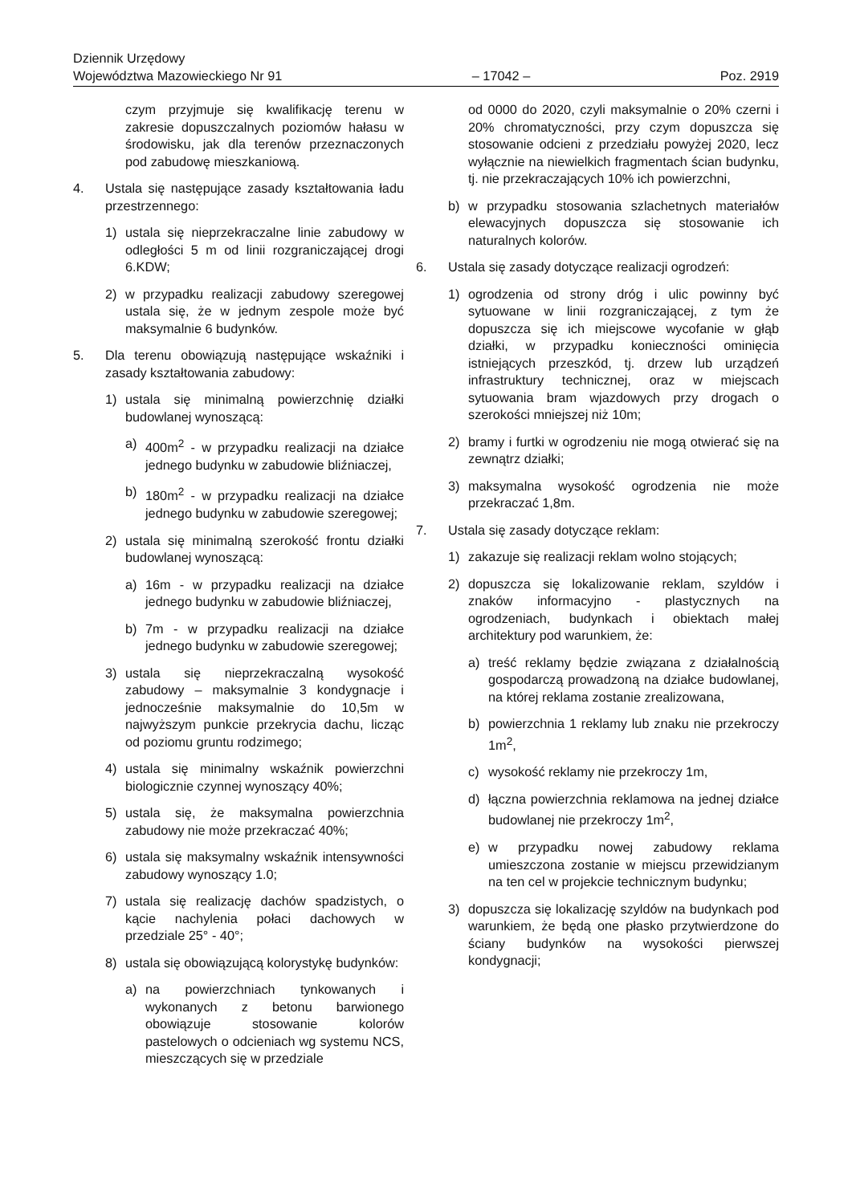Dziennik Urzędowy
Województwa Mazowieckiego Nr 91
– 17042 –
Poz. 2919
czym przyjmuje się kwalifikację terenu w zakresie dopuszczalnych poziomów hałasu w środowisku, jak dla terenów przeznaczonych pod zabudowę mieszkaniową.
4. Ustala się następujące zasady kształtowania ładu przestrzennego:
1) ustala się nieprzekraczalne linie zabudowy w odległości 5 m od linii rozgraniczającej drogi 6.KDW;
2) w przypadku realizacji zabudowy szeregowej ustala się, że w jednym zespole może być maksymalnie 6 budynków.
5. Dla terenu obowiązują następujące wskaźniki i zasady kształtowania zabudowy:
1) ustala się minimalną powierzchnię działki budowlanej wynoszącą:
a) 400m<sup>2</sup> - w przypadku realizacji na działce jednego budynku w zabudowie bliźniaczej,
b) 180m<sup>2</sup> - w przypadku realizacji na działce jednego budynku w zabudowie szeregowej;
2) ustala się minimalną szerokość frontu działki budowlanej wynoszącą:
a) 16m - w przypadku realizacji na działce jednego budynku w zabudowie bliźniaczej,
b) 7m - w przypadku realizacji na działce jednego budynku w zabudowie szeregowej;
3) ustala się nieprzekraczalną wysokość zabudowy – maksymalnie 3 kondygnacje i jednocześnie maksymalnie do 10,5m w najwyższym punkcie przekrycia dachu, licząc od poziomu gruntu rodzimego;
4) ustala się minimalny wskaźnik powierzchni biologicznie czynnej wynoszący 40%;
5) ustala się, że maksymalna powierzchnia zabudowy nie może przekraczać 40%;
6) ustala się maksymalny wskaźnik intensywności zabudowy wynoszący 1.0;
7) ustala się realizację dachów spadzistych, o kącie nachylenia połaci dachowych w przedziale 25° - 40°;
8) ustala się obowiązującą kolorystykę budynków:
a) na powierzchniach tynkowanych i wykonanych z betonu barwionego obowiązuje stosowanie kolorów pastelowych o odcieniach wg systemu NCS, mieszczących się w przedziale
od 0000 do 2020, czyli maksymalnie o 20% czerni i 20% chromatyczności, przy czym dopuszcza się stosowanie odcieni z przedziału powyżej 2020, lecz wyłącznie na niewielkich fragmentach ścian budynku, tj. nie przekraczających 10% ich powierzchni,
b) w przypadku stosowania szlachetnych materiałów elewacyjnych dopuszcza się stosowanie ich naturalnych kolorów.
6. Ustala się zasady dotyczące realizacji ogrodzeń:
1) ogrodzenia od strony dróg i ulic powinny być sytuowane w linii rozgraniczającej, z tym że dopuszcza się ich miejscowe wycofanie w głąb działki, w przypadku konieczności ominięcia istniejących przeszkód, tj. drzew lub urządzeń infrastruktury technicznej, oraz w miejscach sytuowania bram wjazdowych przy drogach o szerokości mniejszej niż 10m;
2) bramy i furtki w ogrodzeniu nie mogą otwierać się na zewnątrz działki;
3) maksymalna wysokość ogrodzenia nie może przekraczać 1,8m.
7. Ustala się zasady dotyczące reklam:
1) zakazuje się realizacji reklam wolno stojących;
2) dopuszcza się lokalizowanie reklam, szyldów i znaków informacyjno - plastycznych na ogrodzeniach, budynkach i obiektach małej architektury pod warunkiem, że:
a) treść reklamy będzie związana z działalnością gospodarczą prowadzoną na działce budowlanej, na której reklama zostanie zrealizowana,
b) powierzchnia 1 reklamy lub znaku nie przekroczy 1m<sup>2</sup>,
c) wysokość reklamy nie przekroczy 1m,
d) łączna powierzchnia reklamowa na jednej działce budowlanej nie przekroczy 1m<sup>2</sup>,
e) w przypadku nowej zabudowy reklama umieszczona zostanie w miejscu przewidzianym na ten cel w projekcie technicznym budynku;
3) dopuszcza się lokalizację szyldów na budynkach pod warunkiem, że będą one płasko przytwierdzone do ściany budynków na wysokości pierwszej kondygnacji;